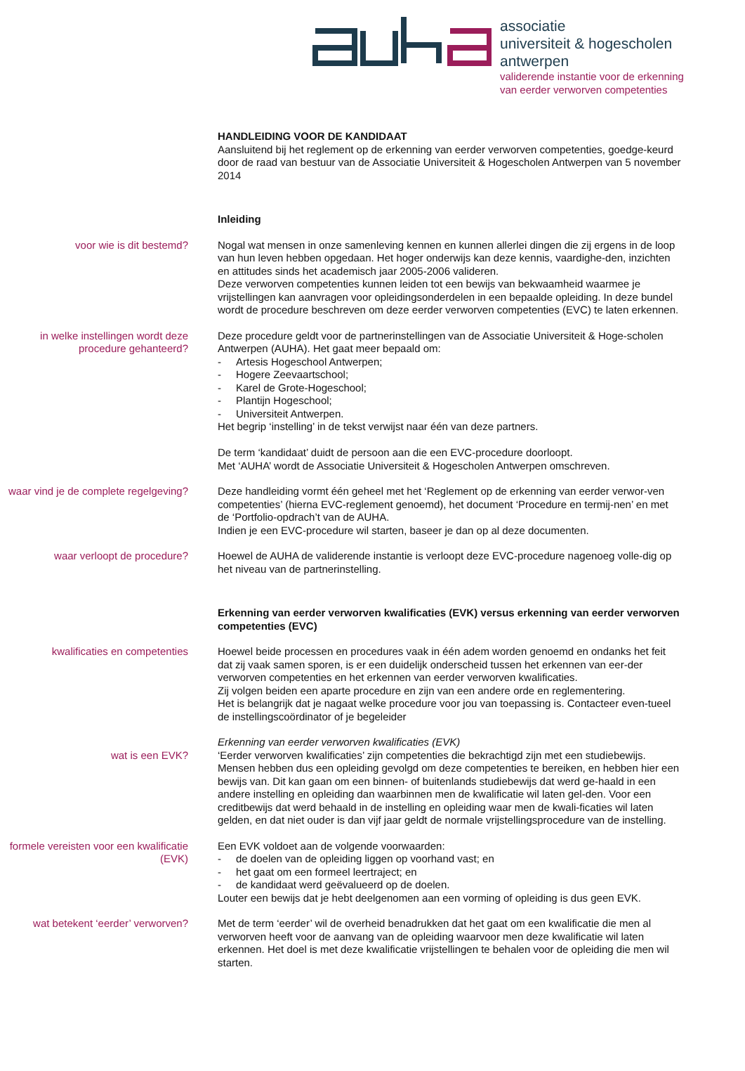associatie
universiteit & hogescholen
antwerpen
validerende instantie voor de erkenning
van eerder verworven competenties
HANDLEIDING VOOR DE KANDIDAAT
Aansluitend bij het reglement op de erkenning van eerder verworven competenties, goedge-keurd door de raad van bestuur van de Associatie Universiteit & Hogescholen Antwerpen van 5 november 2014
Inleiding
voor wie is dit bestemd? Nogal wat mensen in onze samenleving kennen en kunnen allerlei dingen die zij ergens in de loop van hun leven hebben opgedaan. Het hoger onderwijs kan deze kennis, vaardighe-den, inzichten en attitudes sinds het academisch jaar 2005-2006 valideren.
Deze verworven competenties kunnen leiden tot een bewijs van bekwaamheid waarmee je vrijstellingen kan aanvragen voor opleidingsonderdelen in een bepaalde opleiding. In deze bundel wordt de procedure beschreven om deze eerder verworven competenties (EVC) te laten erkennen.
in welke instellingen wordt deze procedure gehanteerd?
Deze procedure geldt voor de partnerinstellingen van de Associatie Universiteit & Hoge-scholen Antwerpen (AUHA). Het gaat meer bepaald om:
- Artesis Hogeschool Antwerpen;
- Hogere Zeevaartschool;
- Karel de Grote-Hogeschool;
- Plantijn Hogeschool;
- Universiteit Antwerpen.
Het begrip ‘instelling’ in de tekst verwijst naar één van deze partners.
De term ‘kandidaat’ duidt de persoon aan die een EVC-procedure doorloopt.
Met ‘AUHA’ wordt de Associatie Universiteit & Hogescholen Antwerpen omschreven.
waar vind je de complete regelgeving?
Deze handleiding vormt één geheel met het ‘Reglement op de erkenning van eerder verwor-ven competenties’ (hierna EVC-reglement genoemd), het document ‘Procedure en termij-nen’ en met de ‘Portfolio-opdrach’t van de AUHA.
Indien je een EVC-procedure wil starten, baseer je dan op al deze documenten.
waar verloopt de procedure? Hoewel de AUHA de validerende instantie is verloopt deze EVC-procedure nagenoeg volle-dig op het niveau van de partnerinstelling.
Erkenning van eerder verworven kwalificaties (EVK) versus erkenning van eerder verworven competenties (EVC)
kwalificaties en competenties Hoewel beide processen en procedures vaak in één adem worden genoemd en ondanks het feit dat zij vaak samen sporen, is er een duidelijk onderscheid tussen het erkennen van eer-der verworven competenties en het erkennen van eerder verworven kwalificaties.
Zij volgen beiden een aparte procedure en zijn van een andere orde en reglementering.
Het is belangrijk dat je nagaat welke procedure voor jou van toepassing is. Contacteer even-tueel de instellingscoördinator of je begeleider
wat is een EVK? Erkenning van eerder verworven kwalificaties (EVK)
‘Eerder verworven kwalificaties’ zijn competenties die bekrachtigd zijn met een studiebewijs. Mensen hebben dus een opleiding gevolgd om deze competenties te bereiken, en hebben hier een bewijs van. Dit kan gaan om een binnen- of buitenlands studiebewijs dat werd ge-haald in een andere instelling en opleiding dan waarbinnen men de kwalificatie wil laten gel-den. Voor een creditbewijs dat werd behaald in de instelling en opleiding waar men de kwali-ficaties wil laten gelden, en dat niet ouder is dan vijf jaar geldt de normale vrijstellingsprocedure van de instelling.
formele vereisten voor een kwalificatie (EVK)
Een EVK voldoet aan de volgende voorwaarden:
- de doelen van de opleiding liggen op voorhand vast; en
- het gaat om een formeel leertraject; en
- de kandidaat werd geëvalueerd op de doelen.
Louter een bewijs dat je hebt deelgenomen aan een vorming of opleiding is dus geen EVK.
wat betekent ‘eerder’ verworven?
Met de term ‘eerder’ wil de overheid benadrukken dat het gaat om een kwalificatie die men al verworven heeft voor de aanvang van de opleiding waarvoor men deze kwalificatie wil laten erkennen. Het doel is met deze kwalificatie vrijstellingen te behalen voor de opleiding die men wil starten.